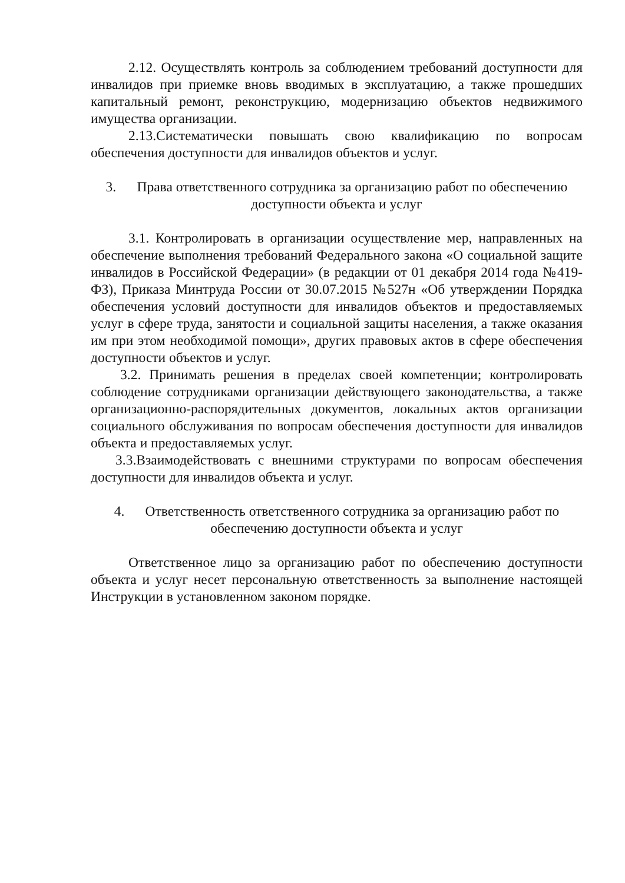2.12. Осуществлять контроль за соблюдением требований доступности для инвалидов при приемке вновь вводимых в эксплуатацию, а также прошедших капитальный ремонт, реконструкцию, модернизацию объектов недвижимого имущества организации.
2.13.Систематически повышать свою квалификацию по вопросам обеспечения доступности для инвалидов объектов и услуг.
3. Права ответственного сотрудника за организацию работ по обеспечению доступности объекта и услуг
3.1. Контролировать в организации осуществление мер, направленных на обеспечение выполнения требований Федерального закона «О социальной защите инвалидов в Российской Федерации» (в редакции от 01 декабря 2014 года №419-ФЗ), Приказа Минтруда России от 30.07.2015 №527н «Об утверждении Порядка обеспечения условий доступности для инвалидов объектов и предоставляемых услуг в сфере труда, занятости и социальной защиты населения, а также оказания им при этом необходимой помощи», других правовых актов в сфере обеспечения доступности объектов и услуг.
3.2. Принимать решения в пределах своей компетенции; контролировать соблюдение сотрудниками организации действующего законодательства, а также организационно-распорядительных документов, локальных актов организации социального обслуживания по вопросам обеспечения доступности для инвалидов объекта и предоставляемых услуг.
3.3.Взаимодействовать с внешними структурами по вопросам обеспечения доступности для инвалидов объекта и услуг.
4. Ответственность ответственного сотрудника за организацию работ по обеспечению доступности объекта и услуг
Ответственное лицо за организацию работ по обеспечению доступности объекта и услуг несет персональную ответственность за выполнение настоящей Инструкции в установленном законом порядке.